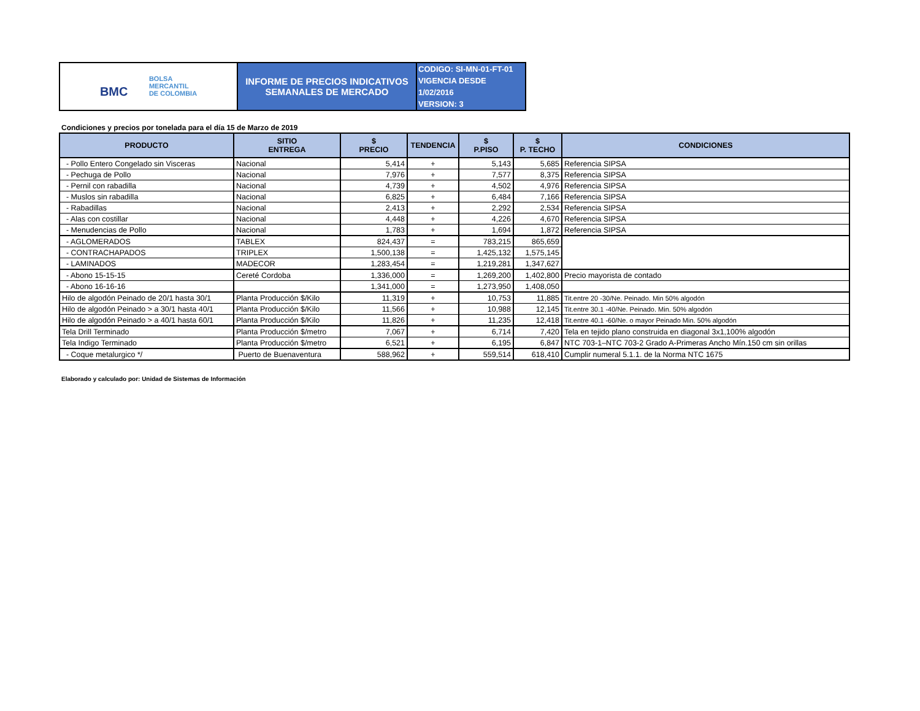| BMC BOLSA MERCANTIL DE COLOMBIA | INFORME DE PRECIOS INDICATIVOS SEMANALES DE MERCADO | CODIGO: SI-MN-01-FT-01 VIGENCIA DESDE 1/02/2016 VERSION: 3 |
Condiciones y precios por tonelada para el día 15 de Marzo de 2019
| PRODUCTO | SITIO ENTREGA | $ PRECIO | TENDENCIA | $ P.PISO | $ P. TECHO | CONDICIONES |
| --- | --- | --- | --- | --- | --- | --- |
| - Pollo Entero Congelado sin Visceras | Nacional | 5,414 | + | 5,143 | 5,685 | Referencia SIPSA |
| - Pechuga de Pollo | Nacional | 7,976 | + | 7,577 | 8,375 | Referencia SIPSA |
| - Pernil con rabadilla | Nacional | 4,739 | + | 4,502 | 4,976 | Referencia SIPSA |
| - Muslos sin rabadilla | Nacional | 6,825 | + | 6,484 | 7,166 | Referencia SIPSA |
| - Rabadillas | Nacional | 2,413 | + | 2,292 | 2,534 | Referencia SIPSA |
| - Alas con costillar | Nacional | 4,448 | + | 4,226 | 4,670 | Referencia SIPSA |
| - Menudencias de Pollo | Nacional | 1,783 | + | 1,694 | 1,872 | Referencia SIPSA |
| - AGLOMERADOS | TABLEX | 824,437 | = | 783,215 | 865,659 | |
| - CONTRACHAPADOS | TRIPLEX | 1,500,138 | = | 1,425,132 | 1,575,145 | |
| - LAMINADOS | MADECOR | 1,283,454 | = | 1,219,281 | 1,347,627 | |
| - Abono 15-15-15 | Cereté Cordoba | 1,336,000 | = | 1,269,200 | 1,402,800 | Precio mayorista de contado |
| - Abono 16-16-16 | | 1,341,000 | = | 1,273,950 | 1,408,050 | |
| Hilo de algodón Peinado de 20/1 hasta 30/1 | Planta Producción $/Kilo | 11,319 | + | 10,753 | 11,885 | Tit.entre 20 -30/Ne. Peinado. Min 50% algodón |
| Hilo de algodón Peinado > a 30/1 hasta 40/1 | Planta Producción $/Kilo | 11,566 | + | 10,988 | 12,145 | Tit.entre 30.1 -40/Ne. Peinado. Min. 50% algodón |
| Hilo de algodón Peinado > a 40/1 hasta 60/1 | Planta Producción $/Kilo | 11,826 | + | 11,235 | 12,418 | Tit.entre 40.1 -60/Ne. o mayor Peinado Min. 50% algodón |
| Tela Drill Terminado | Planta Producción $/metro | 7,067 | + | 6,714 | 7,420 | Tela en tejido plano construida en diagonal 3x1,100% algodón |
| Tela Indigo Terminado | Planta Producción $/metro | 6,521 | + | 6,195 | 6,847 | NTC 703-1–NTC 703-2 Grado A-Primeras Ancho Mín.150 cm sin orillas |
| - Coque metalurgico */ | Puerto de Buenaventura | 588,962 | + | 559,514 | 618,410 | Cumplir numeral 5.1.1. de la Norma NTC 1675 |
Elaborado y calculado por: Unidad de Sistemas de Información